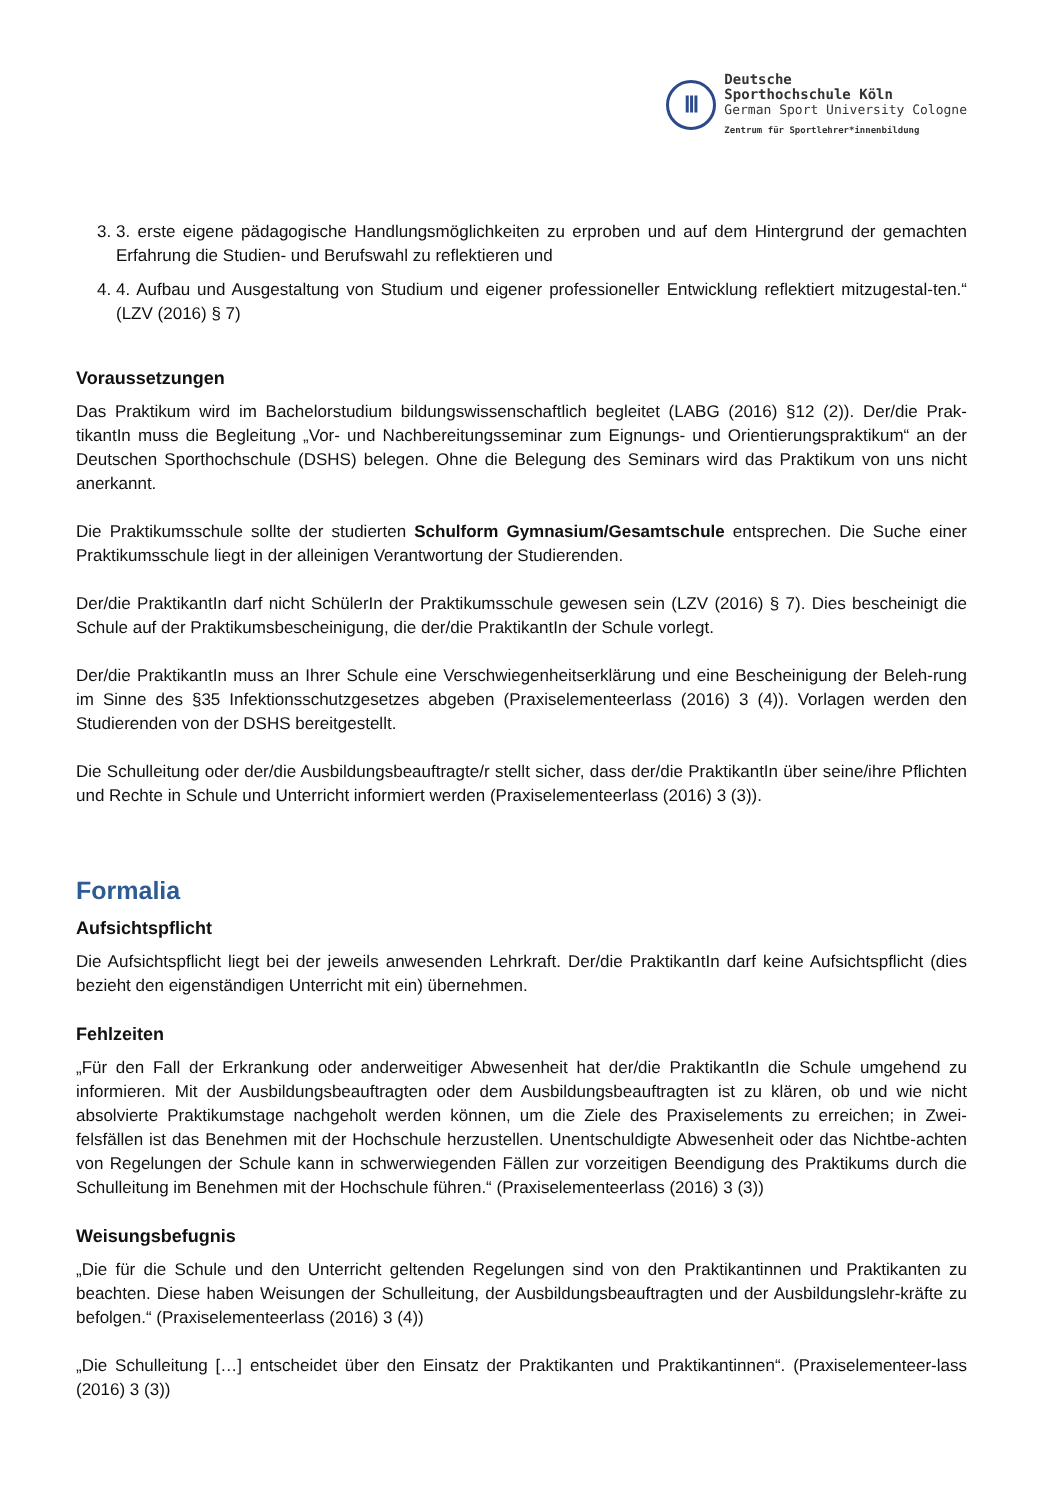Ⅲ
Deutsche
Sporthochschule Köln
German Sport University Cologne
Zentrum für Sportlehrer*innenbildung
3. 3. erste eigene pädagogische Handlungsmöglichkeiten zu erproben und auf dem Hintergrund der gemachten Erfahrung die Studien- und Berufswahl zu reflektieren und
4. 4. Aufbau und Ausgestaltung von Studium und eigener professioneller Entwicklung reflektiert mitzugestal-ten.“ (LZV (2016) § 7)
Voraussetzungen
Das Praktikum wird im Bachelorstudium bildungswissenschaftlich begleitet (LABG (2016) §12 (2)). Der/die Prak-tikantIn muss die Begleitung „Vor- und Nachbereitungsseminar zum Eignungs- und Orientierungspraktikum“ an der Deutschen Sporthochschule (DSHS) belegen. Ohne die Belegung des Seminars wird das Praktikum von uns nicht anerkannt.
Die Praktikumsschule sollte der studierten Schulform Gymnasium/Gesamtschule entsprechen. Die Suche einer Praktikumsschule liegt in der alleinigen Verantwortung der Studierenden.
Der/die PraktikantIn darf nicht SchülerIn der Praktikumsschule gewesen sein (LZV (2016) § 7). Dies bescheinigt die Schule auf der Praktikumsbescheinigung, die der/die PraktikantIn der Schule vorlegt.
Der/die PraktikantIn muss an Ihrer Schule eine Verschwiegenheitserklärung und eine Bescheinigung der Beleh-rung im Sinne des §35 Infektionsschutzgesetzes abgeben (Praxiselementeerlass (2016) 3 (4)). Vorlagen werden den Studierenden von der DSHS bereitgestellt.
Die Schulleitung oder der/die Ausbildungsbeauftragte/r stellt sicher, dass der/die PraktikantIn über seine/ihre Pflichten und Rechte in Schule und Unterricht informiert werden (Praxiselementeerlass (2016) 3 (3)).
Formalia
Aufsichtspflicht
Die Aufsichtspflicht liegt bei der jeweils anwesenden Lehrkraft. Der/die PraktikantIn darf keine Aufsichtspflicht (dies bezieht den eigenständigen Unterricht mit ein) übernehmen.
Fehlzeiten
„Für den Fall der Erkrankung oder anderweitiger Abwesenheit hat der/die PraktikantIn die Schule umgehend zu informieren. Mit der Ausbildungsbeauftragten oder dem Ausbildungsbeauftragten ist zu klären, ob und wie nicht absolvierte Praktikumstage nachgeholt werden können, um die Ziele des Praxiselements zu erreichen; in Zwei-felsfällen ist das Benehmen mit der Hochschule herzustellen. Unentschuldigte Abwesenheit oder das Nichtbe-achten von Regelungen der Schule kann in schwerwiegenden Fällen zur vorzeitigen Beendigung des Praktikums durch die Schulleitung im Benehmen mit der Hochschule führen.“ (Praxiselementeerlass (2016) 3 (3))
Weisungsbefugnis
„Die für die Schule und den Unterricht geltenden Regelungen sind von den Praktikantinnen und Praktikanten zu beachten. Diese haben Weisungen der Schulleitung, der Ausbildungsbeauftragten und der Ausbildungslehr-kräfte zu befolgen.“ (Praxiselementeerlass (2016) 3 (4))
„Die Schulleitung […] entscheidet über den Einsatz der Praktikanten und Praktikantinnen“. (Praxiselementeer-lass (2016) 3 (3))